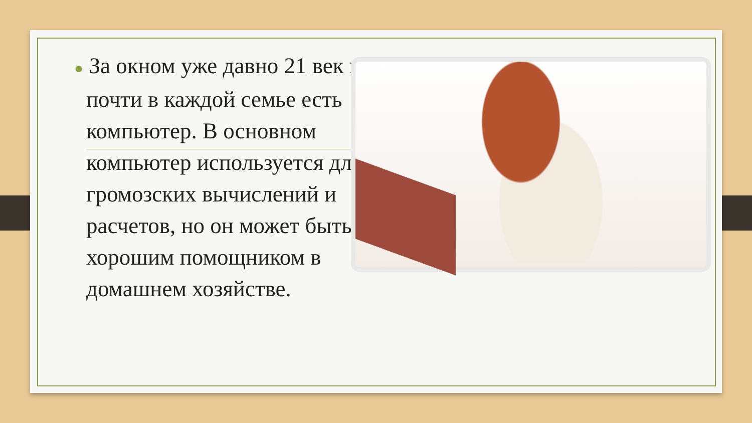● За окном уже давно 21 век и почти в каждой семье есть компьютер. В основном компьютер используется для громозских вычислений и расчетов, но он может быть хорошим помощником в домашнем хозяйстве.